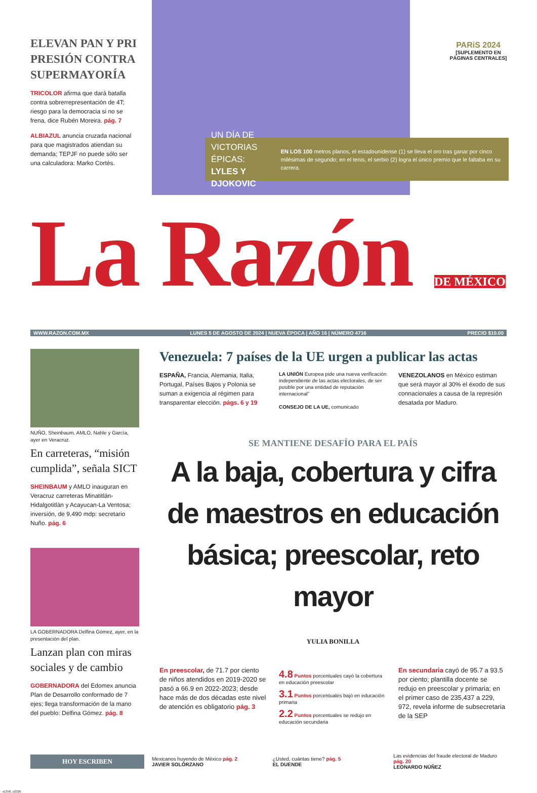ELEVAN PAN Y PRI PRESIÓN CONTRA SUPERMAYORÍA
TRICOLOR afirma que dará batalla contra sobrerrepresentación de 4T; riesgo para la democracia si no se frena, dice Rubén Moreira. pág. 7
ALBIAZUL anuncia cruzada nacional para que magistrados atiendan su demanda; TEPJF no puede sólo ser una calculadora: Marko Cortés.
PARiS 2024
[SUPLEMENTO EN PÁGINAS CENTRALES]
UN DÍA DE VICTORIAS ÉPICAS:
LYLES Y DJOKOVIC
EN LOS 100 metros planos, el estadounidense (1) se lleva el oro tras ganar por cinco milésimas de segundo; en el tenis, el serbio (2) logra el único premio que le faltaba en su carrera.
La Razón DE MÉXICO
WWW.RAZON.COM.MX LUNES 5 DE AGOSTO DE 2024 | NUEVA ÉPOCA | AÑO 16 | NÚMERO 4716 PRECIO $10.00
NUÑO, Sheinbaum, AMLO, Nahle y García, ayer en Veracruz.
En carreteras, “misión cumplida”, señala SICT
SHEINBAUM y AMLO inauguran en Veracruz carreteras Minatitlán-Hidalgotitlán y Acayucan-La Ventosa; inversión, de 9,490 mdp: secretario Nuño. pág. 6
LA GOBERNADORA Delfina Gómez, ayer, en la presentación del plan.
Lanzan plan con miras sociales y de cambio
GOBERNADORA del Edomex anuncia Plan de Desarrollo conformado de 7 ejes; llega transformación de la mano del pueblo: Delfina Gómez. pág. 8
Venezuela: 7 países de la UE urgen a publicar las actas
ESPAÑA, Francia, Alemania, Italia, Portugal, Países Bajos y Polonia se suman a exigencia al régimen para transparentar elección. págs. 6 y 19
LA UNIÓN Europea pide una nueva verificación independiente de las actas electorales, de ser posible por una entidad de reputación internacional”
CONSEJO DE LA UE, comunicado
VENEZOLANOS en México estiman que será mayor al 30% el éxodo de sus connacionales a causa de la represión desatada por Maduro.
SE MANTIENE DESAFÍO PARA EL PAÍS
A la baja, cobertura y cifra de maestros en educación básica; preescolar, reto mayor
YULIA BONILLA
En preescolar, de 71.7 por ciento de niños atendidos en 2019-2020 se pasó a 66.9 en 2022-2023; desde hace más de dos décadas este nivel de atención es obligatorio pág. 3
4.8 Puntos porcentuales cayó la cobertura en educación preescolar
3.1 Puntos porcentuales bajó en educación primaria
2.2 Puntos porcentuales se redujo en educación secundaria
En secundaria cayó de 95.7 a 93.5 por ciento; plantilla docente se redujo en preescolar y primaria; en el primer caso de 235,437 a 229, 972, revela informe de subsecretaria de la SEP
HOY ESCRIBEN
Mexicanos huyendo de México pág. 2
JAVIER SOLÓRZANO
¿Usted, cuántas tiene? pág. 5
EL DUENDE
Las evidencias del fraude electoral de Maduro pág. 20
LEONARDO NÚÑEZ
s1358_u3326